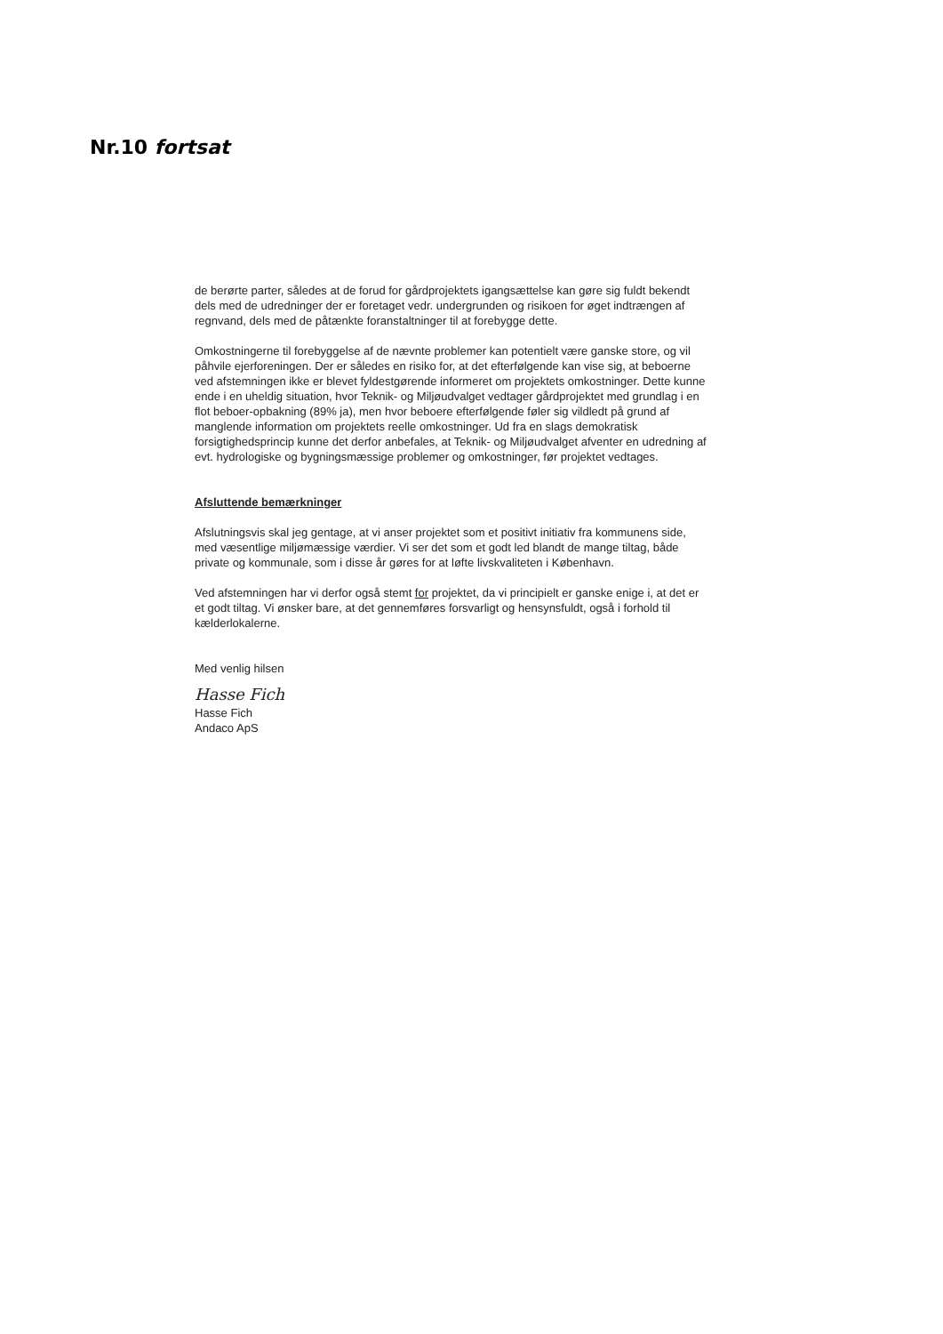Nr.10 fortsat
de berørte parter, således at de forud for gårdprojektets igangsættelse kan gøre sig fuldt bekendt dels med de udredninger der er foretaget vedr. undergrunden og risikoen for øget indtrængen af regnvand, dels med de påtænkte foranstaltninger til at forebygge dette.
Omkostningerne til forebyggelse af de nævnte problemer kan potentielt være ganske store, og vil påhvile ejerforeningen. Der er således en risiko for, at det efterfølgende kan vise sig, at beboerne ved afstemningen ikke er blevet fyldestgørende informeret om projektets omkostninger. Dette kunne ende i en uheldig situation, hvor Teknik- og Miljøudvalget vedtager gårdprojektet med grundlag i en flot beboer-opbakning (89% ja), men hvor beboere efterfølgende føler sig vildledt på grund af manglende information om projektets reelle omkostninger. Ud fra en slags demokratisk forsigtighedsprincip kunne det derfor anbefales, at Teknik- og Miljøudvalget afventer en udredning af evt. hydrologiske og bygningsmæssige problemer og omkostninger, før projektet vedtages.
Afsluttende bemærkninger
Afslutningsvis skal jeg gentage, at vi anser projektet som et positivt initiativ fra kommunens side, med væsentlige miljømæssige værdier. Vi ser det som et godt led blandt de mange tiltag, både private og kommunale, som i disse år gøres for at løfte livskvaliteten i København.
Ved afstemningen har vi derfor også stemt for projektet, da vi principielt er ganske enige i, at det er et godt tiltag. Vi ønsker bare, at det gennemføres forsvarligt og hensynsfuldt, også i forhold til kælderlokalerne.
Med venlig hilsen
Hasse Fich
Hasse Fich
Andaco ApS